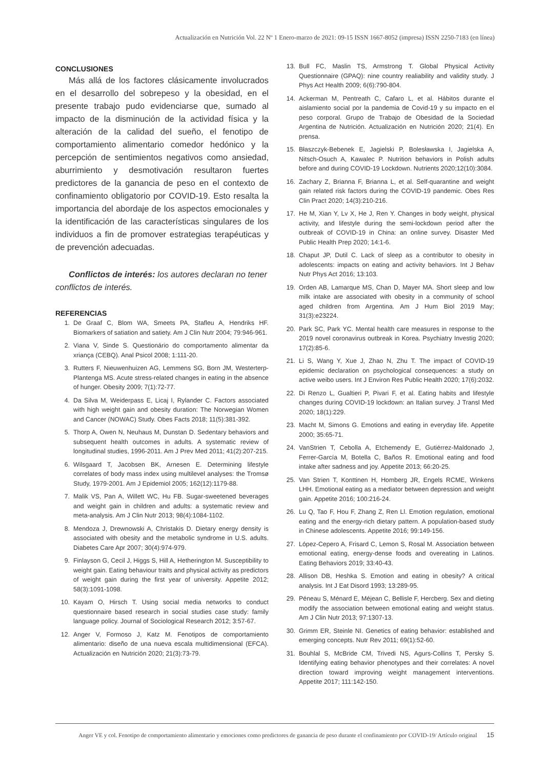Actualización en Nutrición Vol. 22 Nº 1 Enero-marzo de 2021: 09-15 ISSN 1667-8052 (impresa) ISSN 2250-7183 (en línea)
CONCLUSIONES
Más allá de los factores clásicamente involucrados en el desarrollo del sobrepeso y la obesidad, en el presente trabajo pudo evidenciarse que, sumado al impacto de la disminución de la actividad física y la alteración de la calidad del sueño, el fenotipo de comportamiento alimentario comedor hedónico y la percepción de sentimientos negativos como ansiedad, aburrimiento y desmotivación resultaron fuertes predictores de la ganancia de peso en el contexto de confinamiento obligatorio por COVID-19. Esto resalta la importancia del abordaje de los aspectos emocionales y la identificación de las características singulares de los individuos a fin de promover estrategias terapéuticas y de prevención adecuadas.
Conflictos de interés: los autores declaran no tener conflictos de interés.
REFERENCIAS
1. De Graaf C, Blom WA, Smeets PA, Stafleu A, Hendriks HF. Biomarkers of satiation and satiety. Am J Clin Nutr 2004; 79:946-961.
2. Viana V, Sinde S. Questionário do comportamento alimentar da xriança (CEBQ). Anal Psicol 2008; 1:111-20.
3. Rutters F, Nieuwenhuizen AG, Lemmens SG, Born JM, Westerterp-Plantenga MS. Acute stress-related changes in eating in the absence of hunger. Obesity 2009; 7(1):72-77.
4. Da Silva M, Weiderpass E, Licaj I, Rylander C. Factors associated with high weight gain and obesity duration: The Norwegian Women and Cancer (NOWAC) Study. Obes Facts 2018; 11(5):381-392.
5. Thorp A, Owen N, Neuhaus M, Dunstan D. Sedentary behaviors and subsequent health outcomes in adults. A systematic review of longitudinal studies, 1996-2011. Am J Prev Med 2011; 41(2):207-215.
6. Wilsgaard T, Jacobsen BK, Arnesen E. Determining lifestyle correlates of body mass index using multilevel analyses: the Tromsø Study, 1979-2001. Am J Epidemiol 2005; 162(12):1179-88.
7. Malik VS, Pan A, Willett WC, Hu FB. Sugar-sweetened beverages and weight gain in children and adults: a systematic review and meta-analysis. Am J Clin Nutr 2013; 98(4):1084-1102.
8. Mendoza J, Drewnowski A, Christakis D. Dietary energy density is associated with obesity and the metabolic syndrome in U.S. adults. Diabetes Care Apr 2007; 30(4):974-979.
9. Finlayson G, Cecil J, Higgs S, Hill A, Hetherington M. Susceptibility to weight gain. Eating behaviour traits and physical activity as predictors of weight gain during the first year of university. Appetite 2012; 58(3):1091-1098.
10. Kayam O, Hirsch T. Using social media networks to conduct questionnaire based research in social studies case study: family language policy. Journal of Sociological Research 2012; 3:57-67.
12. Anger V, Formoso J, Katz M. Fenotipos de comportamiento alimentario: diseño de una nueva escala multidimensional (EFCA). Actualización en Nutrición 2020; 21(3):73-79.
13. Bull FC, Maslin TS, Armstrong T. Global Physical Activity Questionnaire (GPAQ): nine country realiability and validity study. J Phys Act Health 2009; 6(6):790-804.
14. Ackerman M, Pentreath C, Cafaro L, et al. Hábitos durante el aislamiento social por la pandemia de Covid-19 y su impacto en el peso corporal. Grupo de Trabajo de Obesidad de la Sociedad Argentina de Nutrición. Actualización en Nutrición 2020; 21(4). En prensa.
15. Błaszczyk-Bebenek E, Jagielski P, Bolesławska I, Jagielska A, Nitsch-Osuch A, Kawalec P. Nutrition behaviors in Polish adults before and during COVID-19 Lockdown. Nutrients 2020;12(10):3084.
16. Zachary Z, Brianna F, Brianna L, et al. Self-quarantine and weight gain related risk factors during the COVID-19 pandemic. Obes Res Clin Pract 2020; 14(3):210-216.
17. He M, Xian Y, Lv X, He J, Ren Y. Changes in body weight, physical activity, and lifestyle during the semi-lockdown period after the outbreak of COVID-19 in China: an online survey. Disaster Med Public Health Prep 2020; 14:1-6.
18. Chaput JP, Dutil C. Lack of sleep as a contributor to obesity in adolescents: impacts on eating and activity behaviors. Int J Behav Nutr Phys Act 2016; 13:103.
19. Orden AB, Lamarque MS, Chan D, Mayer MA. Short sleep and low milk intake are associated with obesity in a community of school aged children from Argentina. Am J Hum Biol 2019 May; 31(3):e23224.
20. Park SC, Park YC. Mental health care measures in response to the 2019 novel coronavirus outbreak in Korea. Psychiatry Investig 2020; 17(2):85-6.
21. Li S, Wang Y, Xue J, Zhao N, Zhu T. The impact of COVID-19 epidemic declaration on psychological consequences: a study on active weibo users. Int J Environ Res Public Health 2020; 17(6):2032.
22. Di Renzo L, Gualtieri P, Pivari F, et al. Eating habits and lifestyle changes during COVID-19 lockdown: an Italian survey. J Transl Med 2020; 18(1):229.
23. Macht M, Simons G. Emotions and eating in everyday life. Appetite 2000; 35:65-71.
24. VanStrien T, Cebolla A, Etchemendy E, Gutiérrez-Maldonado J, Ferrer-García M, Botella C, Baños R. Emotional eating and food intake after sadness and joy. Appetite 2013; 66:20-25.
25. Van Strien T, Konttinen H, Homberg JR, Engels RCME, Winkens LHH. Emotional eating as a mediator between depression and weight gain. Appetite 2016; 100:216-24.
26. Lu Q, Tao F, Hou F, Zhang Z, Ren Ll. Emotion regulation, emotional eating and the energy-rich dietary pattern. A population-based study in Chinese adolescents. Appetite 2016; 99:149-156.
27. López-Cepero A, Frisard C, Lemon S, Rosal M. Association between emotional eating, energy-dense foods and overeating in Latinos. Eating Behaviors 2019; 33:40-43.
28. Allison DB, Heshka S. Emotion and eating in obesity? A critical analysis. Int J Eat Disord 1993; 13:289-95.
29. Péneau S, Ménard E, Méjean C, Bellisle F, Hercberg. Sex and dieting modify the association between emotional eating and weight status. Am J Clin Nutr 2013; 97:1307-13.
30. Grimm ER, Steinle NI. Genetics of eating behavior: established and emerging concepts. Nutr Rev 2011; 69(1):52-60.
31. Bouhlal S, McBride CM, Trivedi NS, Agurs-Collins T, Persky S. Identifying eating behavior phenotypes and their correlates: A novel direction toward improving weight management interventions. Appetite 2017; 111:142-150.
Anger VE y col. Fenotipo de comportamiento alimentario y emociones como predictores de ganancia de peso durante el confinamiento por COVID-19/ Artículo original 15